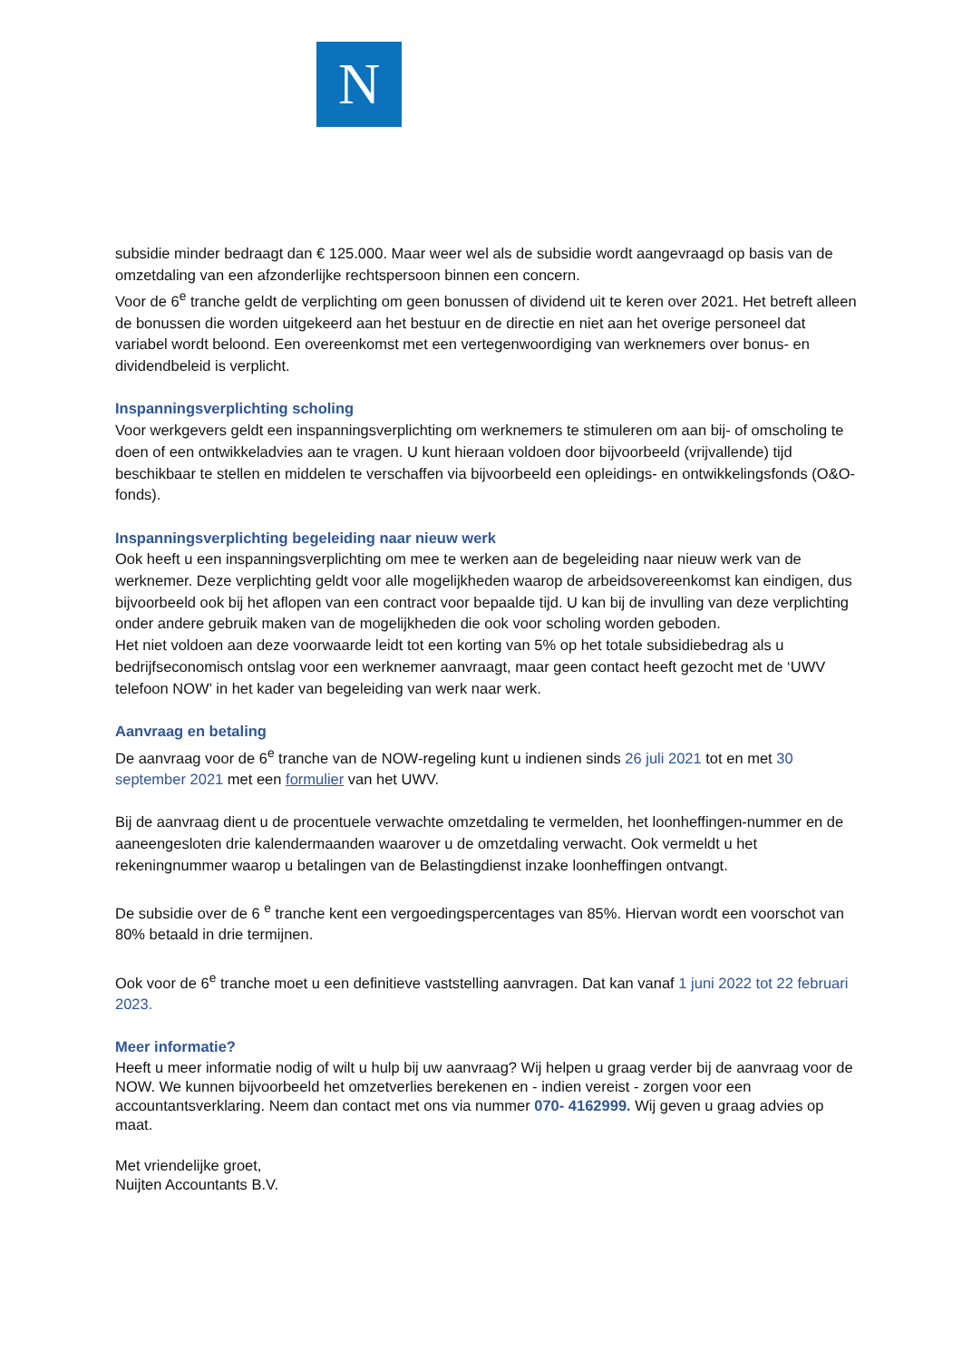N
subsidie minder bedraagt dan € 125.000. Maar weer wel als de subsidie wordt aangevraagd op basis van de omzetdaling van een afzonderlijke rechtspersoon binnen een concern.
Voor de 6<sup>e</sup> tranche geldt de verplichting om geen bonussen of dividend uit te keren over 2021. Het betreft alleen de bonussen die worden uitgekeerd aan het bestuur en de directie en niet aan het overige personeel dat variabel wordt beloond. Een overeenkomst met een vertegenwoordiging van werknemers over bonus- en dividendbeleid is verplicht.
Inspanningsverplichting scholing
Voor werkgevers geldt een inspanningsverplichting om werknemers te stimuleren om aan bij- of omscholing te doen of een ontwikkeladvies aan te vragen. U kunt hieraan voldoen door bijvoorbeeld (vrijvallende) tijd beschikbaar te stellen en middelen te verschaffen via bijvoorbeeld een opleidings- en ontwikkelingsfonds (O&O-fonds).
Inspanningsverplichting begeleiding naar nieuw werk
Ook heeft u een inspanningsverplichting om mee te werken aan de begeleiding naar nieuw werk van de werknemer. Deze verplichting geldt voor alle mogelijkheden waarop de arbeidsovereenkomst kan eindigen, dus bijvoorbeeld ook bij het aflopen van een contract voor bepaalde tijd. U kan bij de invulling van deze verplichting onder andere gebruik maken van de mogelijkheden die ook voor scholing worden geboden.
Het niet voldoen aan deze voorwaarde leidt tot een korting van 5% op het totale subsidiebedrag als u bedrijfseconomisch ontslag voor een werknemer aanvraagt, maar geen contact heeft gezocht met de ‘UWV telefoon NOW’ in het kader van begeleiding van werk naar werk.
Aanvraag en betaling
De aanvraag voor de 6<sup>e</sup> tranche van de NOW-regeling kunt u indienen sinds 26 juli 2021 tot en met 30 september 2021 met een formulier van het UWV.
Bij de aanvraag dient u de procentuele verwachte omzetdaling te vermelden, het loonheffingen-nummer en de aaneengesloten drie kalendermaanden waarover u de omzetdaling verwacht. Ook vermeldt u het rekeningnummer waarop u betalingen van de Belastingdienst inzake loonheffingen ontvangt.
De subsidie over de 6 <sup>e</sup> tranche kent een vergoedingspercentages van 85%. Hiervan wordt een voorschot van 80% betaald in drie termijnen.
Ook voor de 6<sup>e</sup> tranche moet u een definitieve vaststelling aanvragen. Dat kan vanaf 1 juni 2022 tot 22 februari 2023.
Meer informatie?
Heeft u meer informatie nodig of wilt u hulp bij uw aanvraag? Wij helpen u graag verder bij de aanvraag voor de NOW. We kunnen bijvoorbeeld het omzetverlies berekenen en - indien vereist - zorgen voor een accountantsverklaring. Neem dan contact met ons via nummer 070- 4162999. Wij geven u graag advies op maat.
Met vriendelijke groet,
Nuijten Accountants B.V.